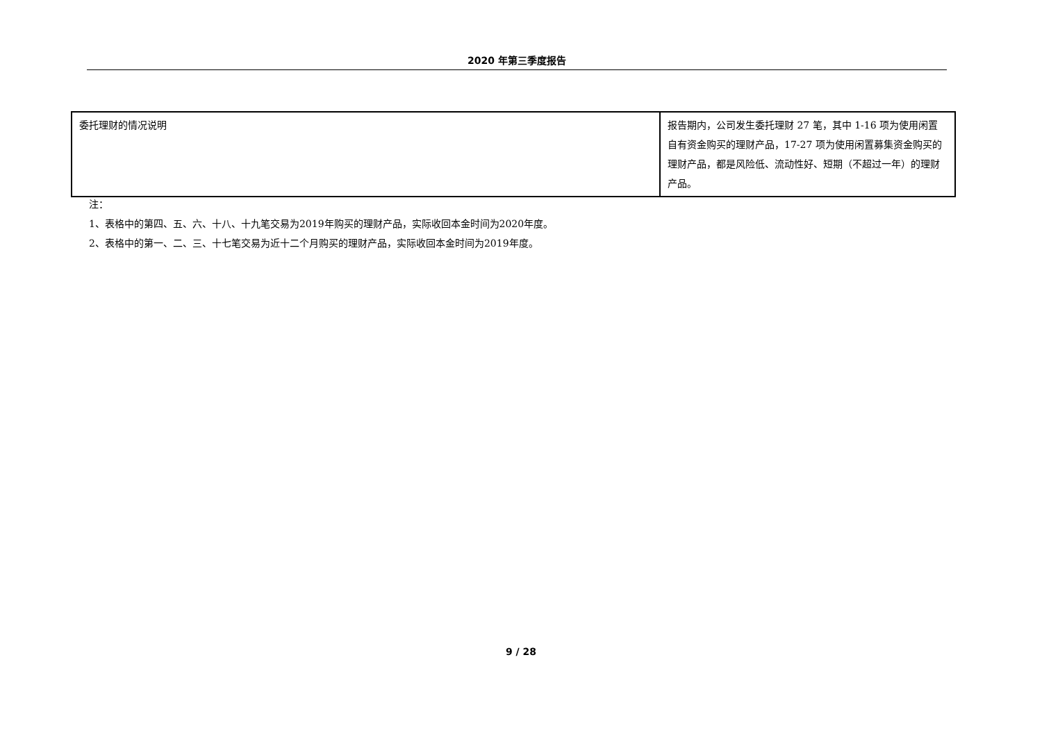2020 年第三季度报告
| 委托理财的情况说明 | 报告期内，公司发生委托理财 27 笔，其中 1-16 项为使用闲置自有资金购买的理财产品，17-27 项为使用闲置募集资金购买的理财产品，都是风险低、流动性好、短期（不超过一年）的理财产品。 |
注：
1、表格中的第四、五、六、十八、十九笔交易为2019年购买的理财产品，实际收回本金时间为2020年度。
2、表格中的第一、二、三、十七笔交易为近十二个月购买的理财产品，实际收回本金时间为2019年度。
9 / 28